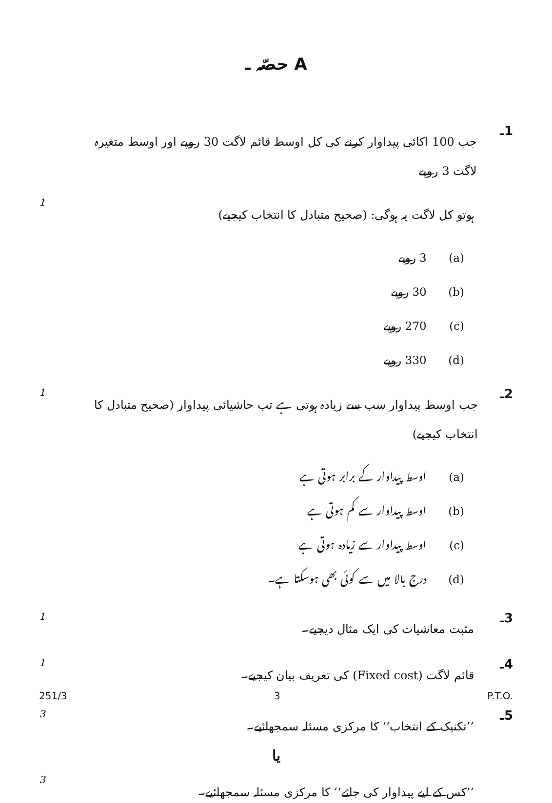حصّہ ـ A
1ـ جب 100 اکائی پیداوار کرنے کی کل اوسط قائم لاگت 30 روپے اور اوسط متغیرہ لاگت 3 روپے
1
ہوتو کل لاگت یہ ہوگی: (صحیح متبادل کا انتخاب کیجیے)
(a) 3 روپے
(b) 30 روپے
(c) 270 روپے
(d) 330 روپے
1
2ـ جب اوسط پیداوار سب سے زیادہ ہوتی ہے تب حاشیائی پیداوار (صحیح متبادل کا انتخاب کیجیے)
(a) اوسط پیداوار کے برابر ہوتی ہے
(b) اوسط پیداوار سے کم ہوتی ہے
(c) اوسط پیداوار سے زیادہ ہوتی ہے
(d) درج بالا میں سے کوئی بھی ہوسکتا ہے۔
1
3ـ مثبت معاشیات کی ایک مثال دیجیے۔
1
4ـ قائم لاگت (Fixed cost) کی تعریف بیان کیجیے۔
3
5ـ ’’تکنیک کے انتخاب‘‘ کا مرکزی مسئلہ سمجھائیے۔
یا
3
’’کس کے لیے پیداوار کی جائے‘‘ کا مرکزی مسئلہ سمجھائیے۔
251/3 3 P.T.O.